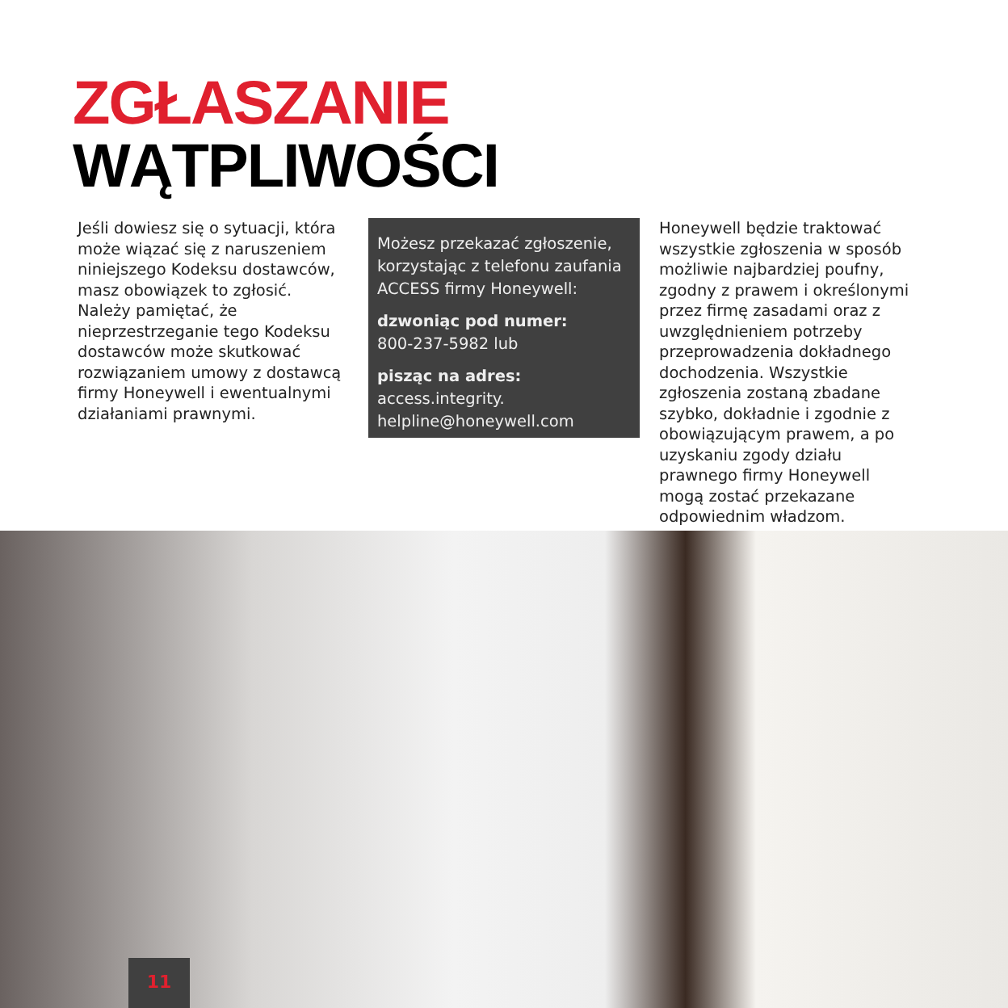ZGŁASZANIE
WĄTPLIWOŚCI
Jeśli dowiesz się o sytuacji, która może wiązać się z naruszeniem niniejszego Kodeksu dostawców, masz obowiązek to zgłosić. Należy pamiętać, że nieprzestrzeganie tego Kodeksu dostawców może skutkować rozwiązaniem umowy z dostawcą firmy Honeywell i ewentualnymi działaniami prawnymi.
Możesz przekazać zgłoszenie, korzystając z telefonu zaufania ACCESS firmy Honeywell:
dzwoniąc pod numer:
800-237-5982 lub
pisząc na adres: access.integrity. helpline@honeywell.com
Honeywell będzie traktować wszystkie zgłoszenia w sposób możliwie najbardziej poufny, zgodny z prawem i określonymi przez firmę zasadami oraz z uwzględnieniem potrzeby przeprowadzenia dokładnego dochodzenia. Wszystkie zgłoszenia zostaną zbadane szybko, dokładnie i zgodnie z obowiązującym prawem, a po uzyskaniu zgody działu prawnego firmy Honeywell mogą zostać przekazane odpowiednim władzom.
11